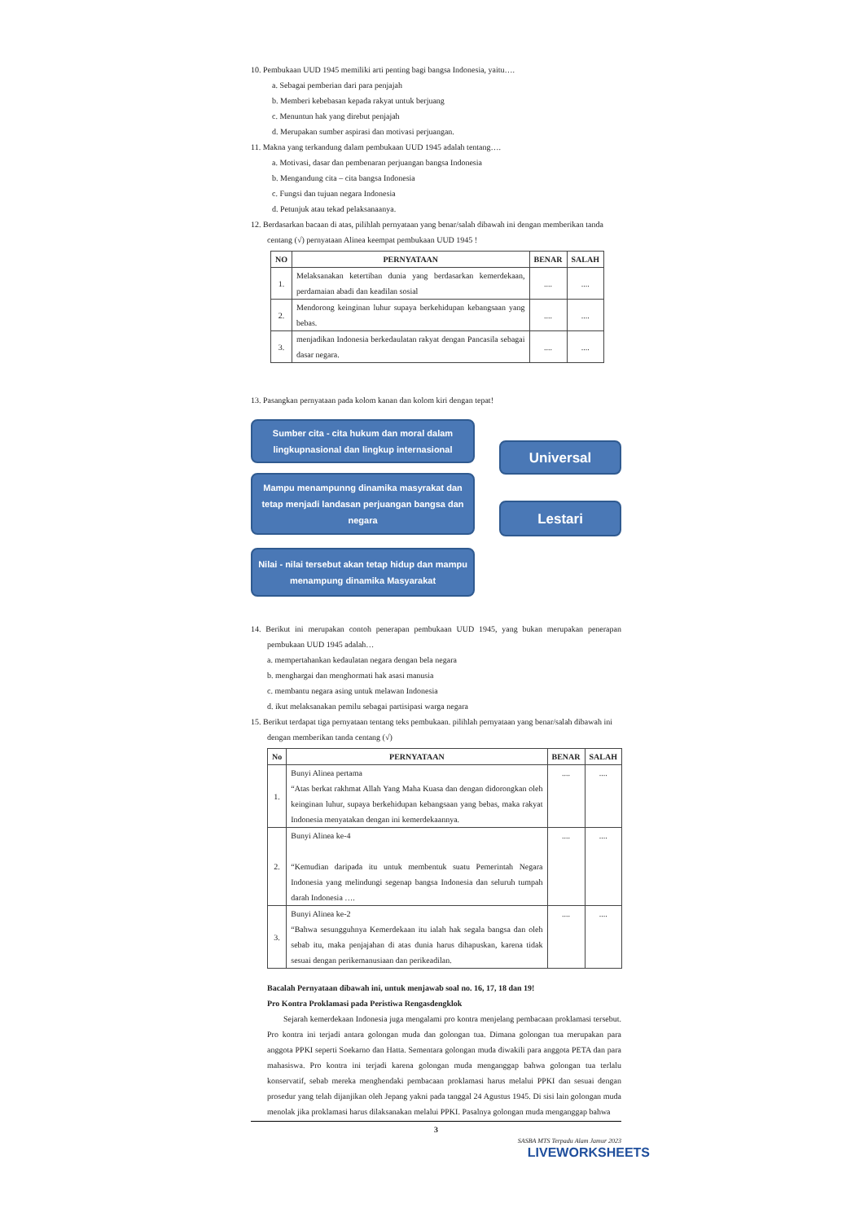10. Pembukaan UUD 1945 memiliki arti penting bagi bangsa Indonesia, yaitu….
a. Sebagai pemberian dari para penjajah
b. Memberi kebebasan kepada rakyat untuk berjuang
c. Menuntun hak yang direbut penjajah
d. Merupakan sumber aspirasi dan motivasi perjuangan.
11. Makna yang terkandung dalam pembukaan UUD 1945 adalah tentang….
a. Motivasi, dasar dan pembenaran perjuangan bangsa Indonesia
b. Mengandung cita – cita bangsa Indonesia
c. Fungsi dan tujuan negara Indonesia
d. Petunjuk atau tekad pelaksanaanya.
12. Berdasarkan bacaan di atas, pilihlah pernyataan yang benar/salah dibawah ini dengan memberikan tanda centang (√) pernyataan Alinea keempat pembukaan UUD 1945 !
| NO | PERNYATAAN | BENAR | SALAH |
| --- | --- | --- | --- |
| 1. | Melaksanakan ketertiban dunia yang berdasarkan kemerdekaan, perdamaian abadi dan keadilan sosial | .... | .... |
| 2. | Mendorong keinginan luhur supaya berkehidupan kebangsaan yang bebas. | .... | .... |
| 3. | menjadikan Indonesia berkedaulatan rakyat dengan Pancasila sebagai dasar negara. | .... | .... |
13. Pasangkan pernyataan pada kolom kanan dan kolom kiri dengan tepat!
Sumber cita - cita hukum dan moral dalam lingkupnasional dan lingkup internasional
Mampu menampunng dinamika masyrakat dan tetap menjadi landasan perjuangan bangsa dan negara
Nilai - nilai tersebut akan tetap hidup dan mampu menampung dinamika Masyarakat
Universal
Lestari
14. Berikut ini merupakan contoh penerapan pembukaan UUD 1945, yang bukan merupakan penerapan pembukaan UUD 1945 adalah…
a. mempertahankan kedaulatan negara dengan bela negara
b. menghargai dan menghormati hak asasi manusia
c. membantu negara asing untuk melawan Indonesia
d. ikut melaksanakan pemilu sebagai partisipasi warga negara
15. Berikut terdapat tiga pernyataan tentang teks pembukaan. pilihlah pernyataan yang benar/salah dibawah ini dengan memberikan tanda centang (√)
| No | PERNYATAAN | BENAR | SALAH |
| --- | --- | --- | --- |
| 1. | Bunyi Alinea pertama “Atas berkat rakhmat Allah Yang Maha Kuasa dan dengan didorongkan oleh keinginan luhur, supaya berkehidupan kebangsaan yang bebas, maka rakyat Indonesia menyatakan dengan ini kemerdekaannya. | .... | .... |
| 2. | Bunyi Alinea ke-4 “Kemudian daripada itu untuk membentuk suatu Pemerintah Negara Indonesia yang melindungi segenap bangsa Indonesia dan seluruh tumpah darah Indonesia …. | .... | .... |
| 3. | Bunyi Alinea ke-2 “Bahwa sesungguhnya Kemerdekaan itu ialah hak segala bangsa dan oleh sebab itu, maka penjajahan di atas dunia harus dihapuskan, karena tidak sesuai dengan perikemanusiaan dan perikeadilan. | .... | .... |
Bacalah Pernyataan dibawah ini, untuk menjawab soal no. 16, 17, 18 dan 19!
Pro Kontra Proklamasi pada Peristiwa Rengasdengklok
Sejarah kemerdekaan Indonesia juga mengalami pro kontra menjelang pembacaan proklamasi tersebut. Pro kontra ini terjadi antara golongan muda dan golongan tua. Dimana golongan tua merupakan para anggota PPKI seperti Soekarno dan Hatta. Sementara golongan muda diwakili para anggota PETA dan para mahasiswa. Pro kontra ini terjadi karena golongan muda menganggap bahwa golongan tua terlalu konservatif, sebab mereka menghendaki pembacaan proklamasi harus melalui PPKI dan sesuai dengan prosedur yang telah dijanjikan oleh Jepang yakni pada tanggal 24 Agustus 1945. Di sisi lain golongan muda menolak jika proklamasi harus dilaksanakan melalui PPKI. Pasalnya golongan muda menganggap bahwa
3
SASBA MTS Terpadu Alam Jamur 2023
LIVEWORKSHEETS